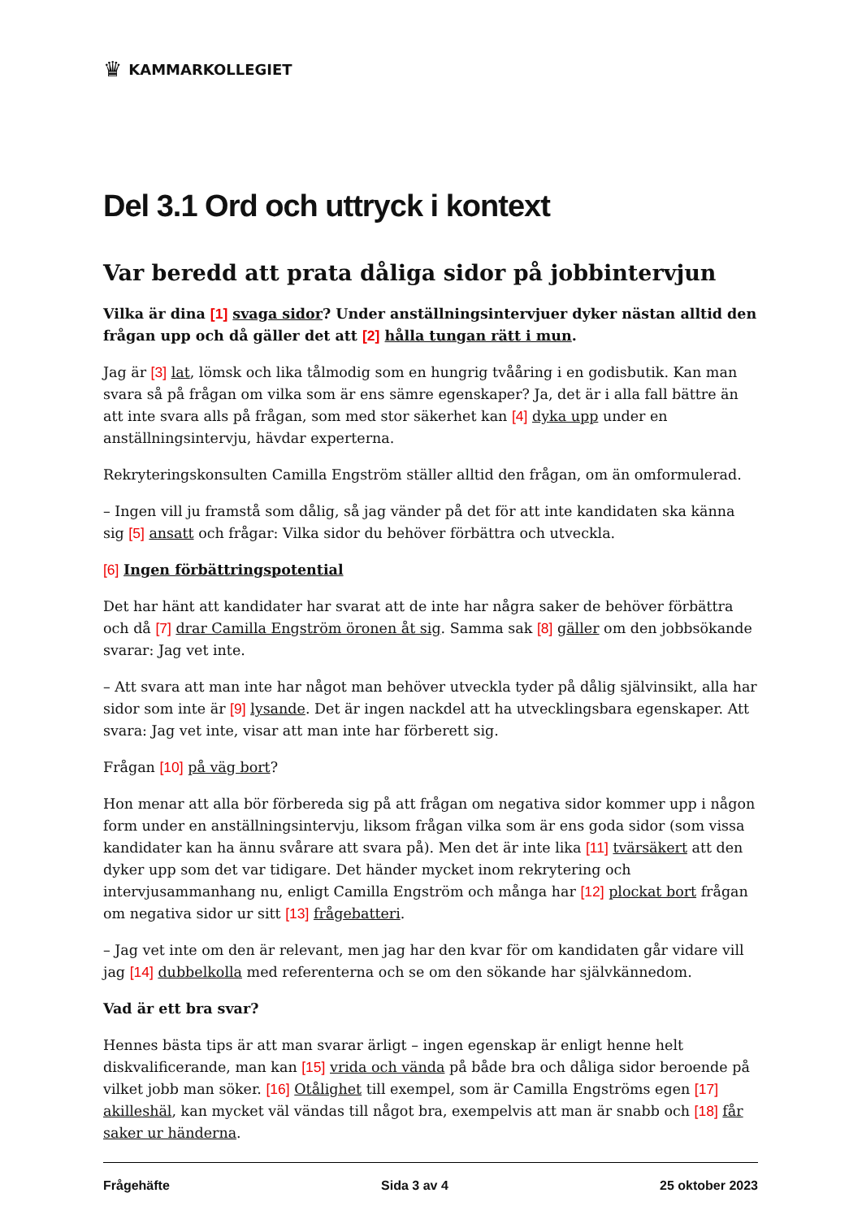♛ KAMMARKOLLEGIET
Del 3.1 Ord och uttryck i kontext
Var beredd att prata dåliga sidor på jobbintervjun
Vilka är dina [1] svaga sidor? Under anställningsintervjuer dyker nästan alltid den frågan upp och då gäller det att [2] hålla tungan rätt i mun.
Jag är [3] lat, lömsk och lika tålmodig som en hungrig tvååring i en godisbutik. Kan man svara så på frågan om vilka som är ens sämre egenskaper? Ja, det är i alla fall bättre än att inte svara alls på frågan, som med stor säkerhet kan [4] dyka upp under en anställningsintervju, hävdar experterna.
Rekryteringskonsulten Camilla Engström ställer alltid den frågan, om än omformulerad.
– Ingen vill ju framstå som dålig, så jag vänder på det för att inte kandidaten ska känna sig [5] ansatt och frågar: Vilka sidor du behöver förbättra och utveckla.
[6] Ingen förbättringspotential
Det har hänt att kandidater har svarat att de inte har några saker de behöver förbättra och då [7] drar Camilla Engström öronen åt sig. Samma sak [8] gäller om den jobbsökande svarar: Jag vet inte.
– Att svara att man inte har något man behöver utveckla tyder på dålig självinsikt, alla har sidor som inte är [9] lysande. Det är ingen nackdel att ha utvecklingsbara egenskaper. Att svara: Jag vet inte, visar att man inte har förberett sig.
Frågan [10] på väg bort?
Hon menar att alla bör förbereda sig på att frågan om negativa sidor kommer upp i någon form under en anställningsintervju, liksom frågan vilka som är ens goda sidor (som vissa kandidater kan ha ännu svårare att svara på). Men det är inte lika [11] tvärsäkert att den dyker upp som det var tidigare. Det händer mycket inom rekrytering och intervjusammanhang nu, enligt Camilla Engström och många har [12] plockat bort frågan om negativa sidor ur sitt [13] frågebatteri.
– Jag vet inte om den är relevant, men jag har den kvar för om kandidaten går vidare vill jag [14] dubbelkolla med referenterna och se om den sökande har självkännedom.
Vad är ett bra svar?
Hennes bästa tips är att man svarar ärligt – ingen egenskap är enligt henne helt diskvalificerande, man kan [15] vrida och vända på både bra och dåliga sidor beroende på vilket jobb man söker. [16] Otålighet till exempel, som är Camilla Engströms egen [17] akilleshäl, kan mycket väl vändas till något bra, exempelvis att man är snabb och [18] får saker ur händerna.
Frågehäfte Sida 3 av 4 25 oktober 2023